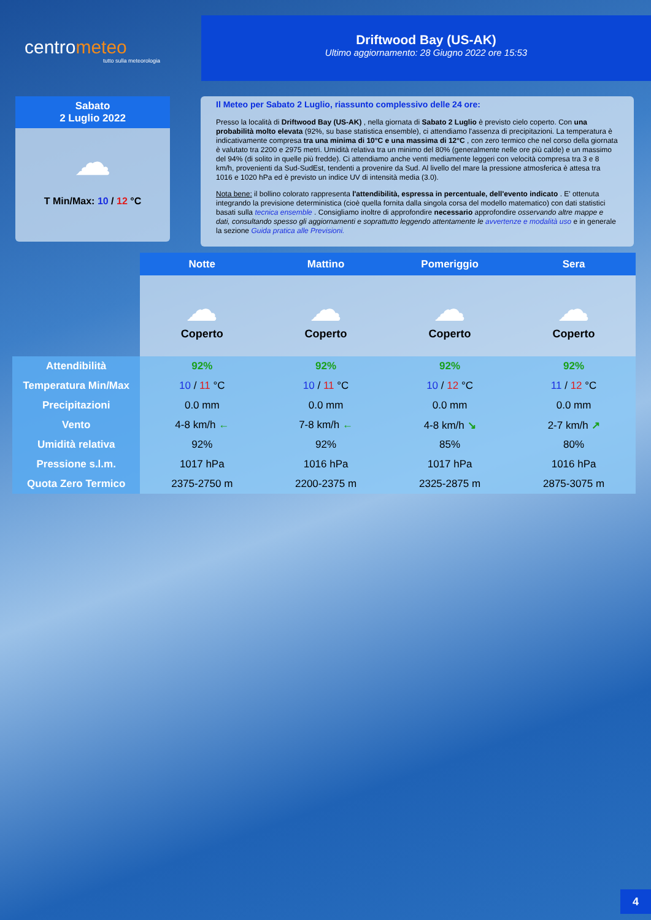centrometeo
tutto sulla meteorologia
Driftwood Bay (US-AK)
Ultimo aggiornamento: 28 Giugno 2022 ore 15:53
Sabato
2 Luglio 2022
☁
T Min/Max: 10 / 12 °C
Il Meteo per Sabato 2 Luglio, riassunto complessivo delle 24 ore:
Presso la località di Driftwood Bay (US-AK) , nella giornata di Sabato 2 Luglio è previsto cielo coperto. Con una probabilità molto elevata (92%, su base statistica ensemble), ci attendiamo l'assenza di precipitazioni. La temperatura è indicativamente compresa tra una minima di 10°C e una massima di 12°C , con zero termico che nel corso della giornata è valutato tra 2200 e 2975 metri. Umidità relativa tra un minimo del 80% (generalmente nelle ore più calde) e un massimo del 94% (di solito in quelle più fredde). Ci attendiamo anche venti mediamente leggeri con velocità compresa tra 3 e 8 km/h, provenienti da Sud-SudEst, tendenti a provenire da Sud. Al livello del mare la pressione atmosferica è attesa tra 1016 e 1020 hPa ed è previsto un indice UV di intensità media (3.0).
Nota bene: il bollino colorato rappresenta l'attendibilità, espressa in percentuale, dell'evento indicato . E' ottenuta integrando la previsione deterministica (cioè quella fornita dalla singola corsa del modello matematico) con dati statistici basati sulla tecnica ensemble . Consigliamo inoltre di approfondire necessario approfondire osservando altre mappe e dati, consultando spesso gli aggiornamenti e soprattutto leggendo attentamente le avvertenze e modalità uso e in generale la sezione Guida pratica alle Previsioni.
| | Notte | Mattino | Pomeriggio | Sera |
| --- | --- | --- | --- | --- |
| | ☁ Coperto | ☁ Coperto | ☁ Coperto | ☁ Coperto |
| Attendibilità | 92% | 92% | 92% | 92% |
| Temperatura Min/Max | 10 / 11 °C | 10 / 11 °C | 10 / 12 °C | 11 / 12 °C |
| Precipitazioni | 0.0 mm | 0.0 mm | 0.0 mm | 0.0 mm |
| Vento | 4-8 km/h ← | 7-8 km/h ← | 4-8 km/h ↘ | 2-7 km/h ↗ |
| Umidità relativa | 92% | 92% | 85% | 80% |
| Pressione s.l.m. | 1017 hPa | 1016 hPa | 1017 hPa | 1016 hPa |
| Quota Zero Termico | 2375-2750 m | 2200-2375 m | 2325-2875 m | 2875-3075 m |
4